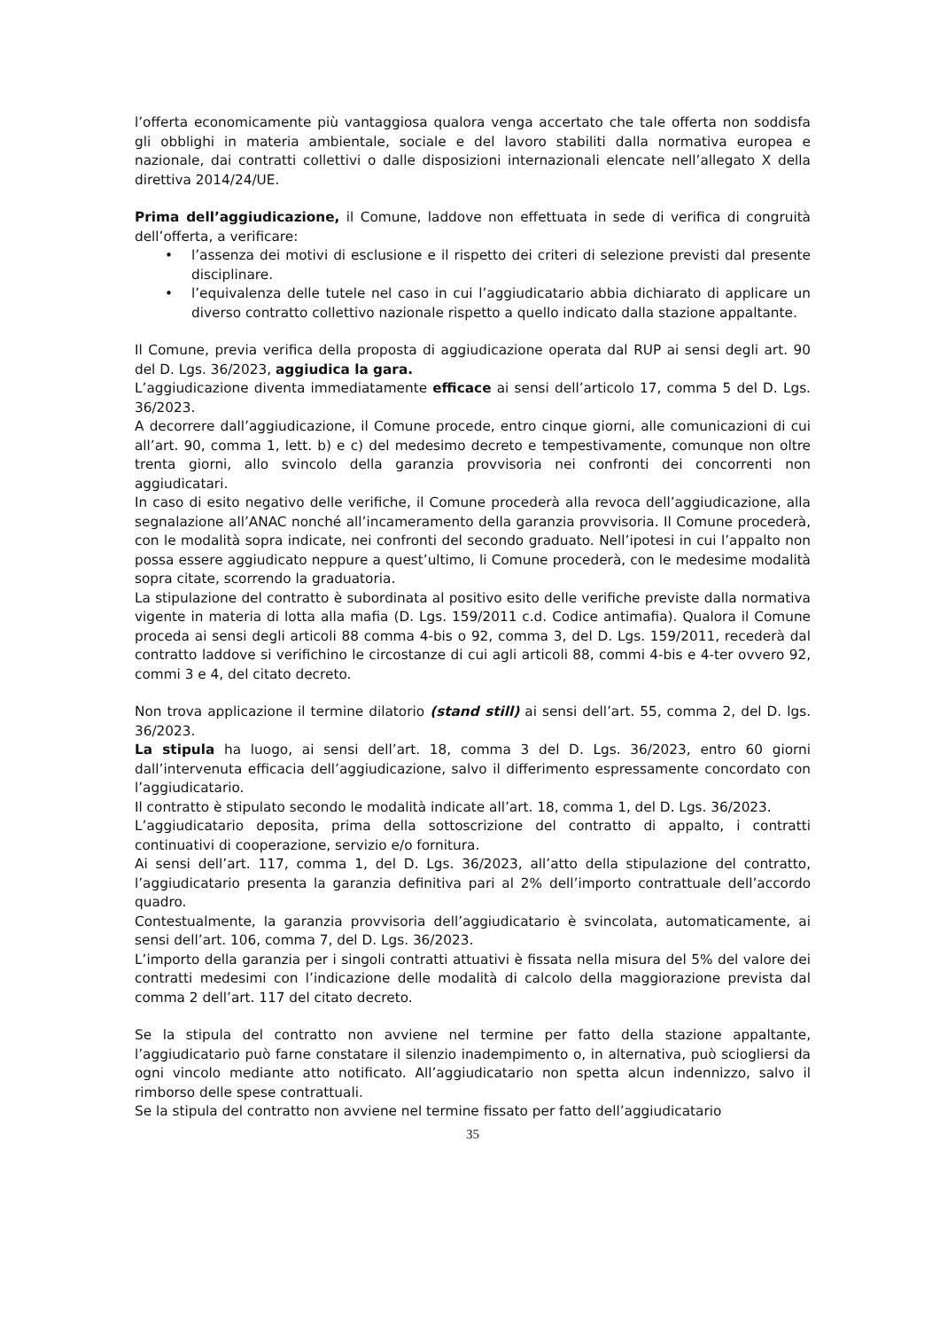l’offerta economicamente più vantaggiosa qualora venga accertato che tale offerta non soddisfa gli obblighi in materia ambientale, sociale e del lavoro stabiliti dalla normativa europea e nazionale, dai contratti collettivi o dalle disposizioni internazionali elencate nell’allegato X della direttiva 2014/24/UE.
Prima dell’aggiudicazione, il Comune, laddove non effettuata in sede di verifica di congruità dell’offerta, a verificare:
• l’assenza dei motivi di esclusione e il rispetto dei criteri di selezione previsti dal presente disciplinare.
• l’equivalenza delle tutele nel caso in cui l’aggiudicatario abbia dichiarato di applicare un diverso contratto collettivo nazionale rispetto a quello indicato dalla stazione appaltante.
Il Comune, previa verifica della proposta di aggiudicazione operata dal RUP ai sensi degli art. 90 del D. Lgs. 36/2023, aggiudica la gara.
L’aggiudicazione diventa immediatamente efficace ai sensi dell’articolo 17, comma 5 del D. Lgs. 36/2023.
A decorrere dall’aggiudicazione, il Comune procede, entro cinque giorni, alle comunicazioni di cui all’art. 90, comma 1, lett. b) e c) del medesimo decreto e tempestivamente, comunque non oltre trenta giorni, allo svincolo della garanzia provvisoria nei confronti dei concorrenti non aggiudicatari.
In caso di esito negativo delle verifiche, il Comune procederà alla revoca dell’aggiudicazione, alla segnalazione all’ANAC nonché all’incameramento della garanzia provvisoria. Il Comune procederà, con le modalità sopra indicate, nei confronti del secondo graduato. Nell’ipotesi in cui l’appalto non possa essere aggiudicato neppure a quest’ultimo, li Comune procederà, con le medesime modalità sopra citate, scorrendo la graduatoria.
La stipulazione del contratto è subordinata al positivo esito delle verifiche previste dalla normativa vigente in materia di lotta alla mafia (D. Lgs. 159/2011 c.d. Codice antimafia). Qualora il Comune proceda ai sensi degli articoli 88 comma 4-bis o 92, comma 3, del D. Lgs. 159/2011, recederà dal contratto laddove si verifichino le circostanze di cui agli articoli 88, commi 4-bis e 4-ter ovvero 92, commi 3 e 4, del citato decreto.
Non trova applicazione il termine dilatorio (stand still) ai sensi dell’art. 55, comma 2, del D. lgs. 36/2023.
La stipula ha luogo, ai sensi dell’art. 18, comma 3 del D. Lgs. 36/2023, entro 60 giorni dall’intervenuta efficacia dell’aggiudicazione, salvo il differimento espressamente concordato con l’aggiudicatario.
Il contratto è stipulato secondo le modalità indicate all’art. 18, comma 1, del D. Lgs. 36/2023.
L’aggiudicatario deposita, prima della sottoscrizione del contratto di appalto, i contratti continuativi di cooperazione, servizio e/o fornitura.
Ai sensi dell’art. 117, comma 1, del D. Lgs. 36/2023, all’atto della stipulazione del contratto, l’aggiudicatario presenta la garanzia definitiva pari al 2% dell’importo contrattuale dell’accordo quadro.
Contestualmente, la garanzia provvisoria dell’aggiudicatario è svincolata, automaticamente, ai sensi dell’art. 106, comma 7, del D. Lgs. 36/2023.
L’importo della garanzia per i singoli contratti attuativi è fissata nella misura del 5% del valore dei contratti medesimi con l’indicazione delle modalità di calcolo della maggiorazione prevista dal comma 2 dell’art. 117 del citato decreto.
Se la stipula del contratto non avviene nel termine per fatto della stazione appaltante, l’aggiudicatario può farne constatare il silenzio inadempimento o, in alternativa, può sciogliersi da ogni vincolo mediante atto notificato. All’aggiudicatario non spetta alcun indennizzo, salvo il rimborso delle spese contrattuali.
Se la stipula del contratto non avviene nel termine fissato per fatto dell’aggiudicatario
35